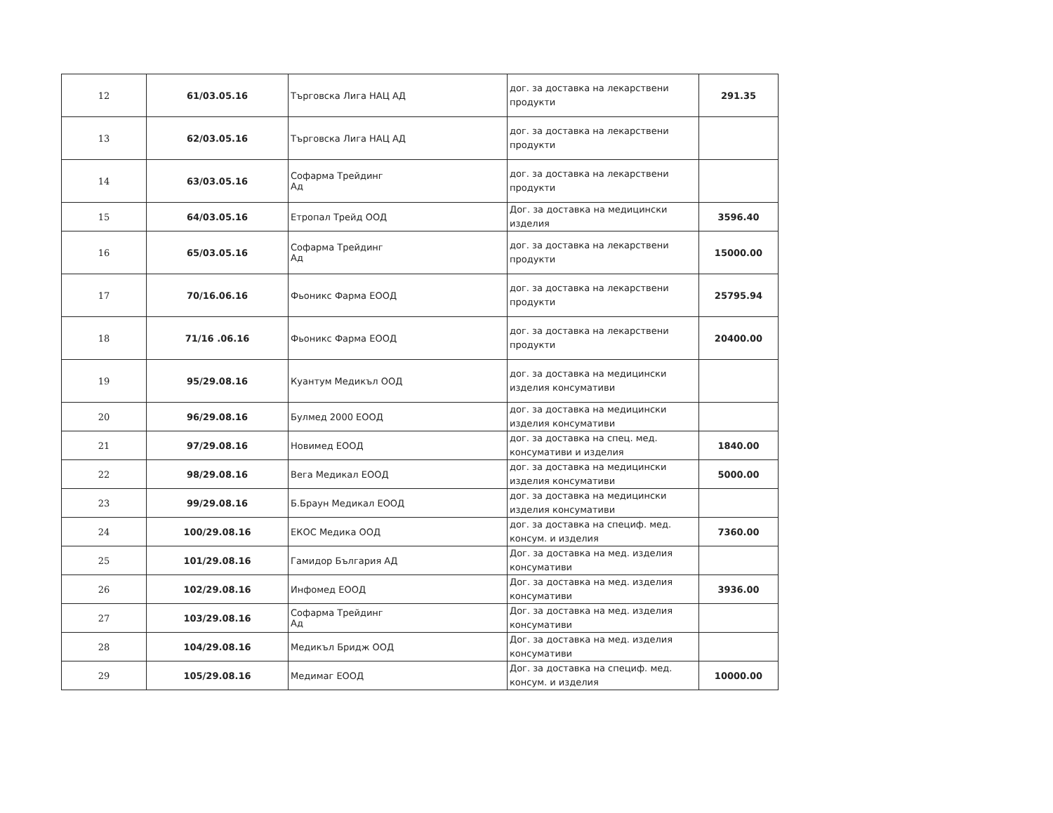| 12 | 61/03.05.16 | Търговска Лига НАЦ АД | дог. за доставка на лекарствени продукти | 291.35 |
| 13 | 62/03.05.16 | Търговска Лига НАЦ АД | дог. за доставка на лекарствени продукти | |
| 14 | 63/03.05.16 | Софарма Трейдинг Ад | дог. за доставка на лекарствени продукти | |
| 15 | 64/03.05.16 | Етропал Трейд ООД | Дог. за доставка на медицински изделия | 3596.40 |
| 16 | 65/03.05.16 | Софарма Трейдинг Ад | дог. за доставка на лекарствени продукти | 15000.00 |
| 17 | 70/16.06.16 | Фьоникс Фарма ЕООД | дог. за доставка на лекарствени продукти | 25795.94 |
| 18 | 71/16 .06.16 | Фьоникс Фарма ЕООД | дог. за доставка на лекарствени продукти | 20400.00 |
| 19 | 95/29.08.16 | Куантум Медикъл ООД | дог. за доставка на медицински изделия консумативи | |
| 20 | 96/29.08.16 | Булмед 2000 ЕООД | дог. за доставка на медицински изделия консумативи | |
| 21 | 97/29.08.16 | Новимед ЕООД | дог. за доставка на спец. мед. консумативи и изделия | 1840.00 |
| 22 | 98/29.08.16 | Вега Медикал ЕООД | дог. за доставка на медицински изделия консумативи | 5000.00 |
| 23 | 99/29.08.16 | Б.Браун Медикал ЕООД | дог. за доставка на медицински изделия консумативи | |
| 24 | 100/29.08.16 | ЕКОС Медика ООД | дог. за доставка на специф. мед. консум. и изделия | 7360.00 |
| 25 | 101/29.08.16 | Гамидор България АД | Дог. за доставка на мед. изделия консумативи | |
| 26 | 102/29.08.16 | Инфомед ЕООД | Дог. за доставка на мед. изделия консумативи | 3936.00 |
| 27 | 103/29.08.16 | Софарма Трейдинг Ад | Дог. за доставка на мед. изделия консумативи | |
| 28 | 104/29.08.16 | Медикъл Бридж ООД | Дог. за доставка на мед. изделия консумативи | |
| 29 | 105/29.08.16 | Медимаг ЕООД | Дог. за доставка на специф. мед. консум. и изделия | 10000.00 |